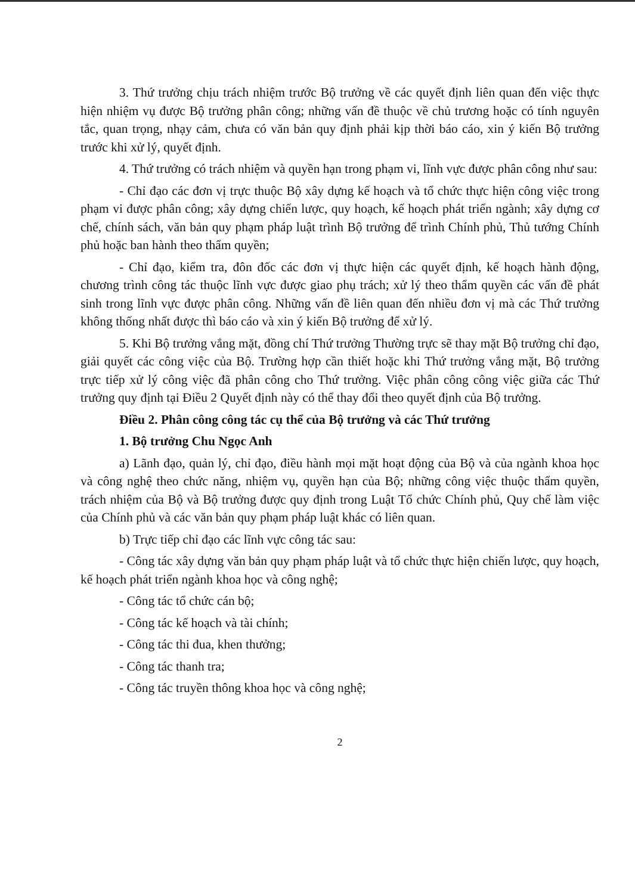3. Thứ trưởng chịu trách nhiệm trước Bộ trưởng về các quyết định liên quan đến việc thực hiện nhiệm vụ được Bộ trưởng phân công; những vấn đề thuộc về chủ trương hoặc có tính nguyên tắc, quan trọng, nhạy cảm, chưa có văn bản quy định phải kịp thời báo cáo, xin ý kiến Bộ trưởng trước khi xử lý, quyết định.
4. Thứ trưởng có trách nhiệm và quyền hạn trong phạm vi, lĩnh vực được phân công như sau:
- Chỉ đạo các đơn vị trực thuộc Bộ xây dựng kế hoạch và tổ chức thực hiện công việc trong phạm vi được phân công; xây dựng chiến lược, quy hoạch, kế hoạch phát triển ngành; xây dựng cơ chế, chính sách, văn bản quy phạm pháp luật trình Bộ trưởng để trình Chính phủ, Thủ tướng Chính phủ hoặc ban hành theo thẩm quyền;
- Chỉ đạo, kiểm tra, đôn đốc các đơn vị thực hiện các quyết định, kế hoạch hành động, chương trình công tác thuộc lĩnh vực được giao phụ trách; xử lý theo thẩm quyền các vấn đề phát sinh trong lĩnh vực được phân công. Những vấn đề liên quan đến nhiều đơn vị mà các Thứ trưởng không thống nhất được thì báo cáo và xin ý kiến Bộ trưởng để xử lý.
5. Khi Bộ trưởng vắng mặt, đồng chí Thứ trưởng Thường trực sẽ thay mặt Bộ trưởng chỉ đạo, giải quyết các công việc của Bộ. Trường hợp cần thiết hoặc khi Thứ trưởng vắng mặt, Bộ trưởng trực tiếp xử lý công việc đã phân công cho Thứ trưởng. Việc phân công công việc giữa các Thứ trưởng quy định tại Điều 2 Quyết định này có thể thay đổi theo quyết định của Bộ trưởng.
Điều 2. Phân công công tác cụ thể của Bộ trưởng và các Thứ trưởng
1. Bộ trưởng Chu Ngọc Anh
a) Lãnh đạo, quản lý, chỉ đạo, điều hành mọi mặt hoạt động của Bộ và của ngành khoa học và công nghệ theo chức năng, nhiệm vụ, quyền hạn của Bộ; những công việc thuộc thẩm quyền, trách nhiệm của Bộ và Bộ trưởng được quy định trong Luật Tổ chức Chính phủ, Quy chế làm việc của Chính phủ và các văn bản quy phạm pháp luật khác có liên quan.
b) Trực tiếp chỉ đạo các lĩnh vực công tác sau:
- Công tác xây dựng văn bản quy phạm pháp luật và tổ chức thực hiện chiến lược, quy hoạch, kế hoạch phát triển ngành khoa học và công nghệ;
- Công tác tổ chức cán bộ;
- Công tác kế hoạch và tài chính;
- Công tác thi đua, khen thưởng;
- Công tác thanh tra;
- Công tác truyền thông khoa học và công nghệ;
2